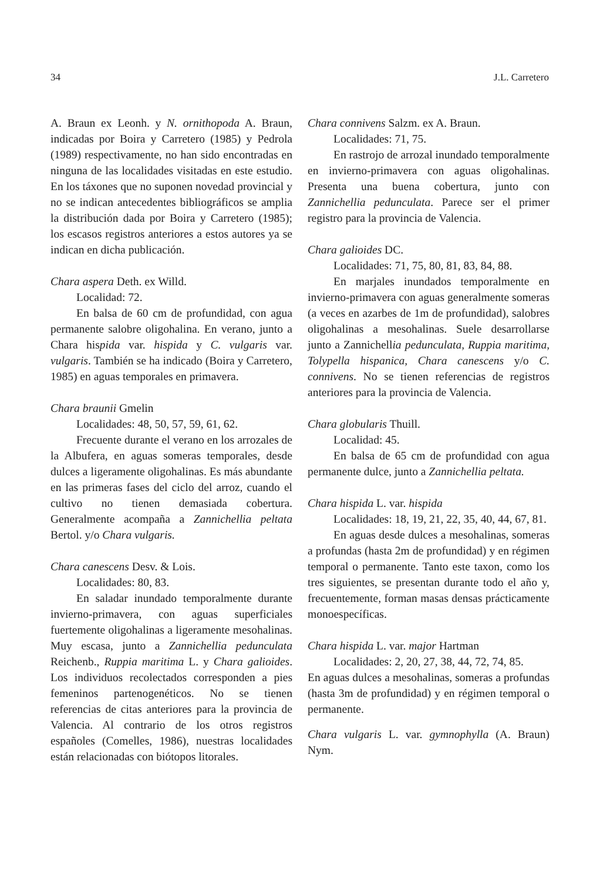34 J.L. Carretero
A. Braun ex Leonh. y N. ornithopoda A. Braun, indicadas por Boira y Carretero (1985) y Pedrola (1989) respectivamente, no han sido encontradas en ninguna de las localidades visitadas en este estudio. En los táxones que no suponen novedad provincial y no se indican antecedentes bibliográficos se amplia la distribución dada por Boira y Carretero (1985); los escasos registros anteriores a estos autores ya se indican en dicha publicación.
Chara aspera Deth. ex Willd.
Localidad: 72.
En balsa de 60 cm de profundidad, con agua permanente salobre oligohalina. En verano, junto a Chara hispida var. hispida y C. vulgaris var. vulgaris. También se ha indicado (Boira y Carretero, 1985) en aguas temporales en primavera.
Chara braunii Gmelin
Localidades: 48, 50, 57, 59, 61, 62.
Frecuente durante el verano en los arrozales de la Albufera, en aguas someras temporales, desde dulces a ligeramente oligohalinas. Es más abundante en las primeras fases del ciclo del arroz, cuando el cultivo no tienen demasiada cobertura. Generalmente acompaña a Zannichellia peltata Bertol. y/o Chara vulgaris.
Chara canescens Desv. & Lois.
Localidades: 80, 83.
En saladar inundado temporalmente durante invierno-primavera, con aguas superficiales fuertemente oligohalinas a ligeramente mesohalinas. Muy escasa, junto a Zannichellia pedunculata Reichenb., Ruppia maritima L. y Chara galioides. Los individuos recolectados corresponden a pies femeninos partenogenéticos. No se tienen referencias de citas anteriores para la provincia de Valencia. Al contrario de los otros registros españoles (Comelles, 1986), nuestras localidades están relacionadas con biótopos litorales.
Chara connivens Salzm. ex A. Braun.
Localidades: 71, 75.
En rastrojo de arrozal inundado temporalmente en invierno-primavera con aguas oligohalinas. Presenta una buena cobertura, junto con Zannichellia pedunculata. Parece ser el primer registro para la provincia de Valencia.
Chara galioides DC.
Localidades: 71, 75, 80, 81, 83, 84, 88.
En marjales inundados temporalmente en invierno-primavera con aguas generalmente someras (a veces en azarbes de 1m de profundidad), salobres oligohalinas a mesohalinas. Suele desarrollarse junto a Zannichellia pedunculata, Ruppia maritima, Tolypella hispanica, Chara canescens y/o C. connivens. No se tienen referencias de registros anteriores para la provincia de Valencia.
Chara globularis Thuill.
Localidad: 45.
En balsa de 65 cm de profundidad con agua permanente dulce, junto a Zannichellia peltata.
Chara hispida L. var. hispida
Localidades: 18, 19, 21, 22, 35, 40, 44, 67, 81.
En aguas desde dulces a mesohalinas, someras a profundas (hasta 2m de profundidad) y en régimen temporal o permanente. Tanto este taxon, como los tres siguientes, se presentan durante todo el año y, frecuentemente, forman masas densas prácticamente monoespecíficas.
Chara hispida L. var. major Hartman
Localidades: 2, 20, 27, 38, 44, 72, 74, 85.
En aguas dulces a mesohalinas, someras a profundas (hasta 3m de profundidad) y en régimen temporal o permanente.
Chara vulgaris L. var. gymnophylla (A. Braun) Nym.